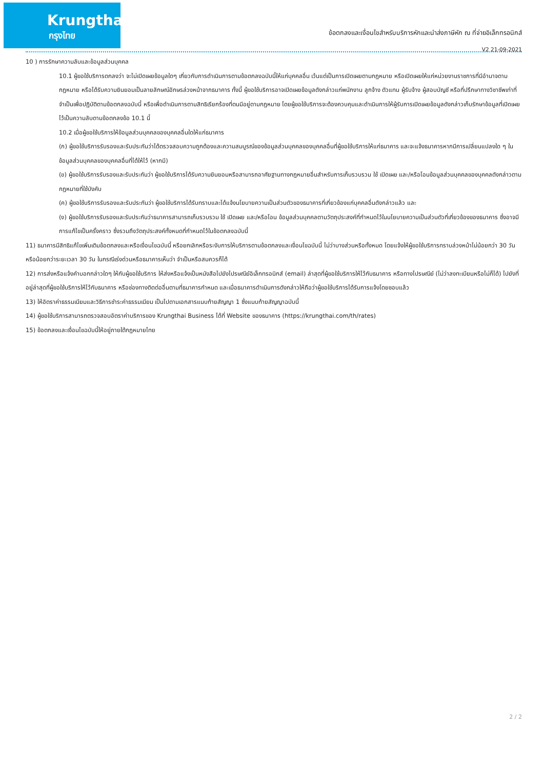Krungthai
กรุงไทย
ข้อตกลงและเงื่อนไขสำหรับบริการหักและนำส่งภาษีหัก ณ ที่จ่ายอิเล็กทรอนิกส์
V2 21-09-2021
10 ) การรักษาความลับและข้อมูลส่วนบุคคล
10.1 ผู้ขอใช้บริการตกลงว่า จะไม่เปิดเผยข้อมูลใดๆ เกี่ยวกับการดำเนินการตามข้อตกลงฉบับนี้ให้แก่บุคคลอื่น เว้นแต่เป็นการเปิดเผยตามกฎหมาย หรือเปิดเผยให้แก่หน่วยงานราชการที่มีอำนาจตามกฎหมาย หรือได้รับความยินยอมเป็นลายลักษณ์อักษรล่วงหน้าจากธนาคาร ทั้งนี้ ผู้ขอใช้บริการอาจเปิดเผยข้อมูลดังกล่าวแก่พนักงาน ลูกจ้าง ตัวแทน ผู้รับจ้าง ผู้สอบบัญชี หรือที่ปรึกษาทางวิชาชีพเท่าที่จำเป็นเพื่อปฏิบัติตามข้อตกลงฉบับนี้ หรือเพื่อดำเนินการตามสิทธิเรียกร้องที่ตนมีอยู่ตามกฎหมาย โดยผู้ขอใช้บริการจะต้องควบคุมและดำเนินการให้ผู้รับการเปิดเผยข้อมูลดังกล่าวเก็บรักษาข้อมูลที่เปิดเผยไว้เป็นความลับตามข้อตกลงข้อ 10.1 นี้
10.2 เมื่อผู้ขอใช้บริการให้ข้อมูลส่วนบุคคลของบุคคลอื่นใดให้แก่ธนาคาร
(ก) ผู้ขอใช้บริการรับรองและรับประกันว่าได้ตรวจสอบความถูกต้องและความสมบูรณ์ของข้อมูลส่วนบุคคลของบุคคลอื่นที่ผู้ขอใช้บริการให้แก่ธนาคาร และจะแจ้งธนาคารหากมีการเปลี่ยนแปลงใด ๆ ในข้อมูลส่วนบุคคลของบุคคลอื่นที่ได้ให้ไว้ (หากมี)
(ข) ผู้ขอใช้บริการรับรองและรับประกันว่า ผู้ขอใช้บริการได้รับความยินยอมหรือสามารถอาศัยฐานทางกฎหมายอื่นสำหรับการเก็บรวบรวม ใช้ เปิดเผย และ/หรือโอนข้อมูลส่วนบุคคลของบุคคลดังกล่าวตามกฎหมายที่ใช้บังคับ
(ค) ผู้ขอใช้บริการรับรองและรับประกันว่า ผู้ขอใช้บริการได้รับทราบและได้แจ้งนโยบายความเป็นส่วนตัวของธนาคารที่เกี่ยวข้องแก่บุคคลอื่นดังกล่าวแล้ว และ
(ง) ผู้ขอใช้บริการรับรองและรับประกันว่าธนาคารสามารถเก็บรวบรวม ใช้ เปิดเผย และ/หรือโอน ข้อมูลส่วนบุคคลตามวัตถุประสงค์ที่กำหนดไว้ในนโยบายความเป็นส่วนตัวที่เกี่ยวข้องของธนาคาร ซึ่งอาจมีการแก้ไขเป็นครั้งคราว ซึ่งรวมถึงวัตถุประสงค์ทั้งหมดที่กำหนดไว้ในข้อตกลงฉบับนี้
11) ธนาคารมีสิทธิแก้ไขเพิ่มเติมข้อตกลงและหรือเงื่อนไขฉบับนี้ หรือยกเลิกหรือระงับการให้บริการตามข้อตกลงและเงื่อนไขฉบับนี้ ไม่ว่าบางส่วนหรือทั้งหมด โดยแจ้งให้ผู้ขอใช้บริการทราบล่วงหน้าไม่น้อยกว่า 30 วัน หรือน้อยกว่าระยะเวลา 30 วัน ในกรณีเร่งด่วนหรือธนาคารเห็นว่า จำเป็นหรือสมควรก็ได้
12) การส่งหรือแจ้งคำบอกกล่าวใดๆ ให้กับผู้ขอใช้บริการ ให้ส่งหรือแจ้งเป็นหนังสือไปยังไปรษณีย์อิเล็กทรอนิกส์ (email) ล่าสุดที่ผู้ขอใช้บริการให้ไว้กับธนาคาร หรือทางไปรษณีย์ (ไม่ว่าลงทะเบียนหรือไม่ก็ได้) ไปยังที่อยู่ล่าสุดที่ผู้ขอใช้บริการให้ไว้กับธนาคาร หรือช่องทางติดต่ออื่นตามที่ธนาคารกำหนด และเมื่อธนาคารดำเนินการดังกล่าวให้ถือว่าผู้ขอใช้บริการได้รับการแจ้งโดยชอบแล้ว
13) ให้อัตราค่าธรรมเนียมและวิธีการชำระค่าธรรมเนียม เป็นไปตามเอกสารแนบท้ายสัญญา 1 ซึ่งแนบท้ายสัญญาฉบับนี้
14) ผู้ขอใช้บริการสามารถตรวจสอบอัตราค่าบริการของ Krungthai Business ได้ที่ Website ของธนาคาร (https://krungthai.com/th/rates)
15) ข้อตกลงและเงื่อนไขฉบับนี้ให้อยู่ภายใต้กฎหมายไทย
2 / 2